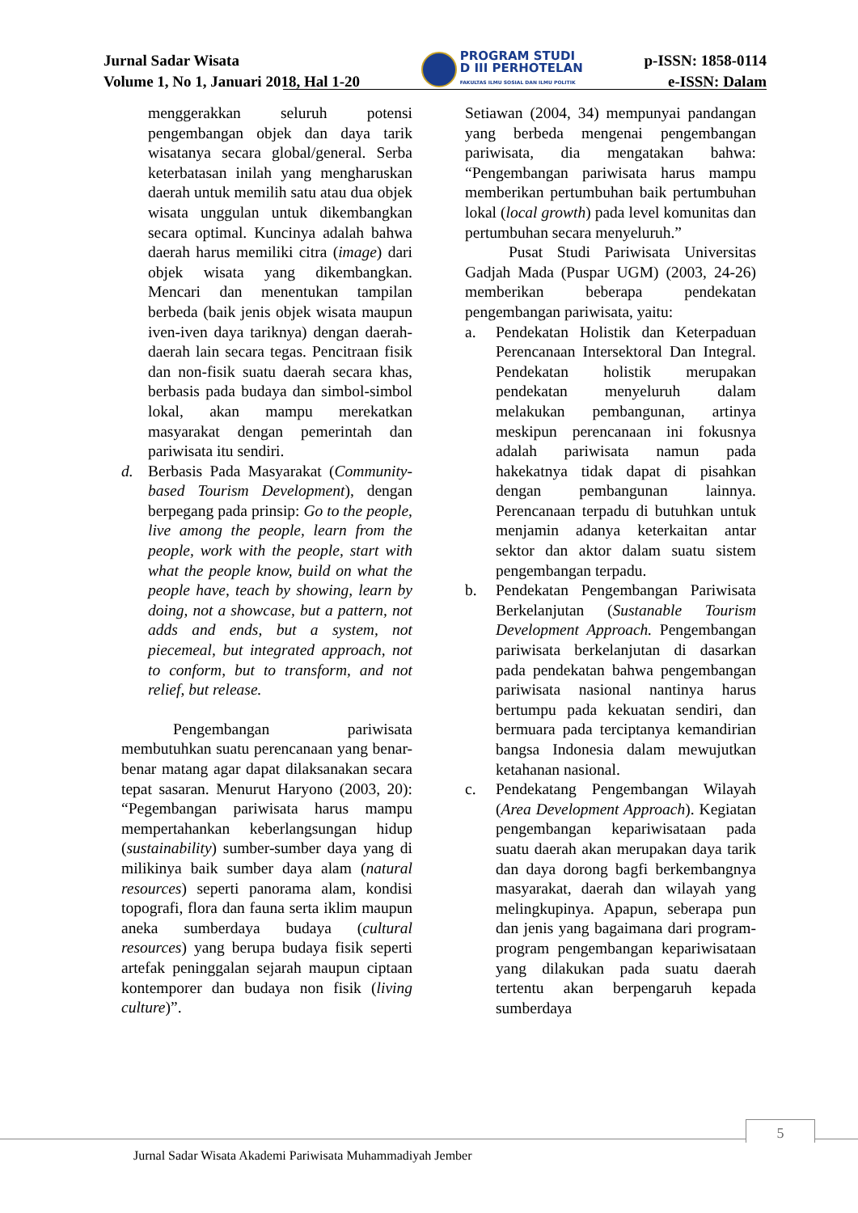Jurnal Sadar Wisata
Volume 1, No 1, Januari 2018, Hal 1-20
PROGRAM STUDI
D III PERHOTELAN
FAKULTAS ILMU SOSIAL DAN ILMU POLITIK
p-ISSN: 1858-0114
e-ISSN: Dalam
menggerakkan seluruh potensi pengembangan objek dan daya tarik wisatanya secara global/general. Serba keterbatasan inilah yang mengharuskan daerah untuk memilih satu atau dua objek wisata unggulan untuk dikembangkan secara optimal. Kuncinya adalah bahwa daerah harus memiliki citra (image) dari objek wisata yang dikembangkan. Mencari dan menentukan tampilan berbeda (baik jenis objek wisata maupun iven-iven daya tariknya) dengan daerah-daerah lain secara tegas. Pencitraan fisik dan non-fisik suatu daerah secara khas, berbasis pada budaya dan simbol-simbol lokal, akan mampu merekatkan masyarakat dengan pemerintah dan pariwisata itu sendiri.
d. Berbasis Pada Masyarakat (Community-based Tourism Development), dengan berpegang pada prinsip: Go to the people, live among the people, learn from the people, work with the people, start with what the people know, build on what the people have, teach by showing, learn by doing, not a showcase, but a pattern, not adds and ends, but a system, not piecemeal, but integrated approach, not to conform, but to transform, and not relief, but release.
Pengembangan pariwisata membutuhkan suatu perencanaan yang benar-benar matang agar dapat dilaksanakan secara tepat sasaran. Menurut Haryono (2003, 20): “Pegembangan pariwisata harus mampu mempertahankan keberlangsungan hidup (sustainability) sumber-sumber daya yang di milikinya baik sumber daya alam (natural resources) seperti panorama alam, kondisi topografi, flora dan fauna serta iklim maupun aneka sumberdaya budaya (cultural resources) yang berupa budaya fisik seperti artefak peninggalan sejarah maupun ciptaan kontemporer dan budaya non fisik (living culture)”.
Setiawan (2004, 34) mempunyai pandangan yang berbeda mengenai pengembangan pariwisata, dia mengatakan bahwa: “Pengembangan pariwisata harus mampu memberikan pertumbuhan baik pertumbuhan lokal (local growth) pada level komunitas dan pertumbuhan secara menyeluruh.”
Pusat Studi Pariwisata Universitas Gadjah Mada (Puspar UGM) (2003, 24-26) memberikan beberapa pendekatan pengembangan pariwisata, yaitu:
a. Pendekatan Holistik dan Keterpaduan Perencanaan Intersektoral Dan Integral. Pendekatan holistik merupakan pendekatan menyeluruh dalam melakukan pembangunan, artinya meskipun perencanaan ini fokusnya adalah pariwisata namun pada hakekatnya tidak dapat di pisahkan dengan pembangunan lainnya. Perencanaan terpadu di butuhkan untuk menjamin adanya keterkaitan antar sektor dan aktor dalam suatu sistem pengembangan terpadu.
b. Pendekatan Pengembangan Pariwisata Berkelanjutan (Sustanable Tourism Development Approach. Pengembangan pariwisata berkelanjutan di dasarkan pada pendekatan bahwa pengembangan pariwisata nasional nantinya harus bertumpu pada kekuatan sendiri, dan bermuara pada terciptanya kemandirian bangsa Indonesia dalam mewujutkan ketahanan nasional.
c. Pendekatang Pengembangan Wilayah (Area Development Approach). Kegiatan pengembangan kepariwisataan pada suatu daerah akan merupakan daya tarik dan daya dorong bagfi berkembangnya masyarakat, daerah dan wilayah yang melingkupinya. Apapun, seberapa pun dan jenis yang bagaimana dari program-program pengembangan kepariwisataan yang dilakukan pada suatu daerah tertentu akan berpengaruh kepada sumberdaya
5
Jurnal Sadar Wisata Akademi Pariwisata Muhammadiyah Jember